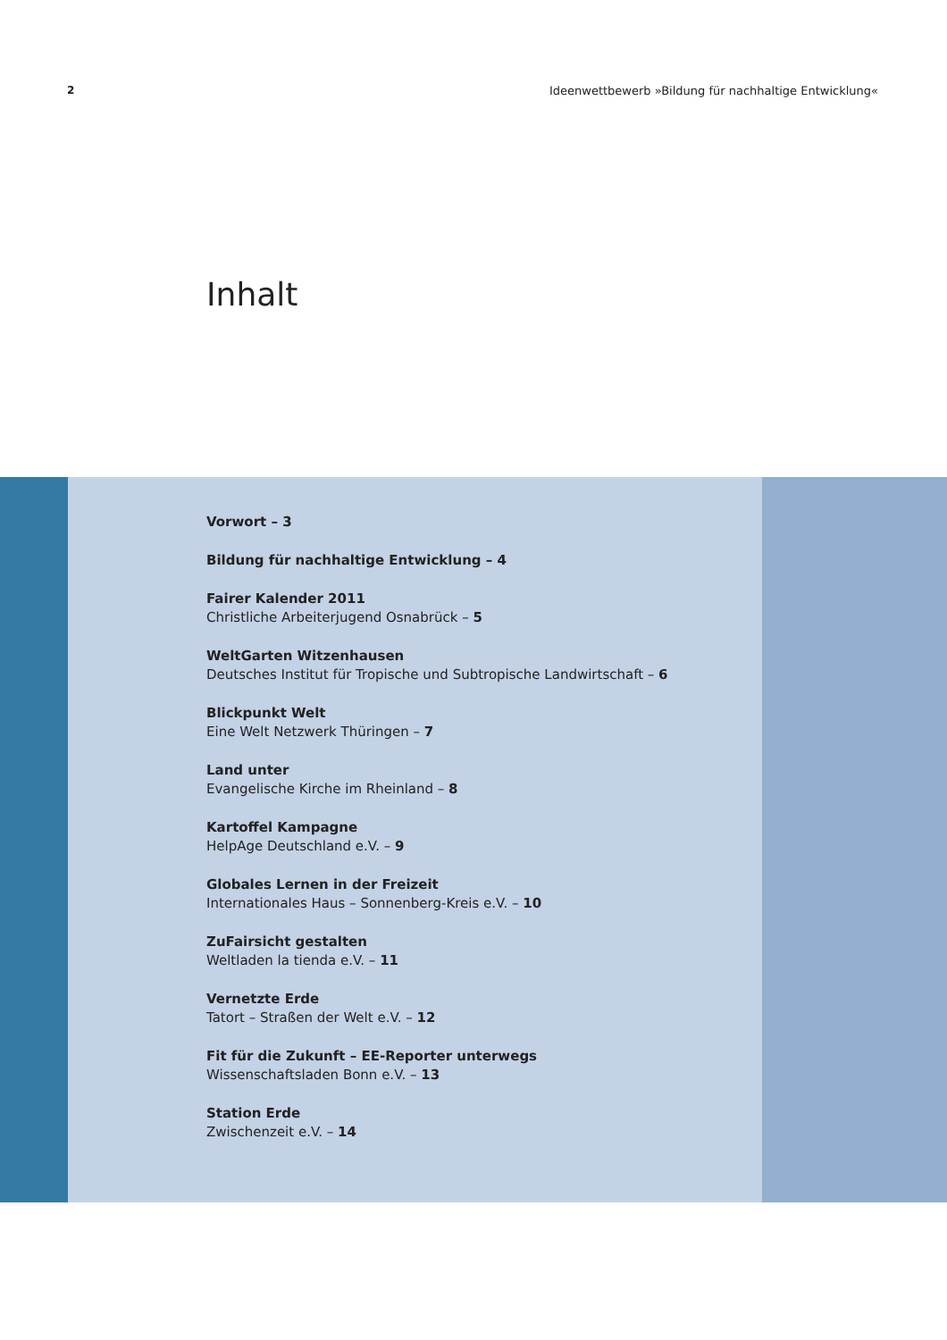2 Ideenwettbewerb »Bildung für nachhaltige Entwicklung«
Inhalt
Vorwort – 3
Bildung für nachhaltige Entwicklung – 4
Fairer Kalender 2011
Christliche Arbeiterjugend Osnabrück – 5
WeltGarten Witzenhausen
Deutsches Institut für Tropische und Subtropische Landwirtschaft – 6
Blickpunkt Welt
Eine Welt Netzwerk Thüringen – 7
Land unter
Evangelische Kirche im Rheinland – 8
Kartoffel Kampagne
HelpAge Deutschland e.V. – 9
Globales Lernen in der Freizeit
Internationales Haus – Sonnenberg-Kreis e.V. – 10
ZuFairsicht gestalten
Weltladen la tienda e.V. – 11
Vernetzte Erde
Tatort – Straßen der Welt e.V. – 12
Fit für die Zukunft – EE-Reporter unterwegs
Wissenschaftsladen Bonn e.V. – 13
Station Erde
Zwischenzeit e.V. – 14